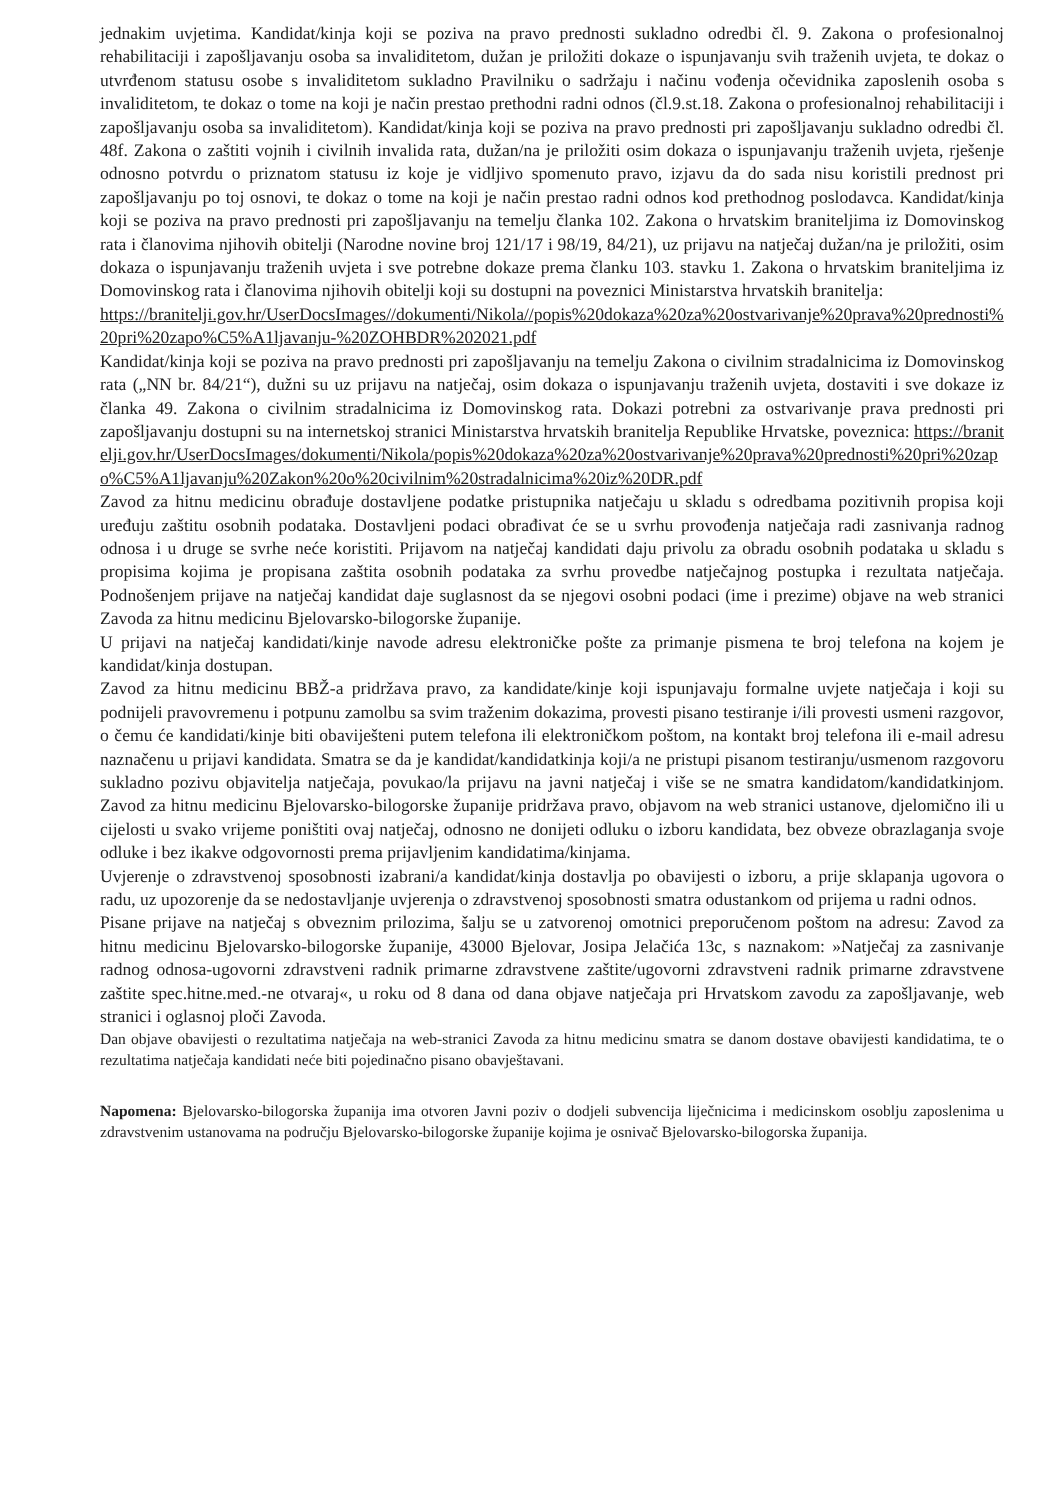jednakim uvjetima. Kandidat/kinja koji se poziva na pravo prednosti sukladno odredbi čl. 9. Zakona o profesionalnoj rehabilitaciji i zapošljavanju osoba sa invaliditetom, dužan je priložiti dokaze o ispunjavanju svih traženih uvjeta, te dokaz o utvrđenom statusu osobe s invaliditetom sukladno Pravilniku o sadržaju i načinu vođenja očevidnika zaposlenih osoba s invaliditetom, te dokaz o tome na koji je način prestao prethodni radni odnos (čl.9.st.18. Zakona o profesionalnoj rehabilitaciji i zapošljavanju osoba sa invaliditetom). Kandidat/kinja koji se poziva na pravo prednosti pri zapošljavanju sukladno odredbi čl. 48f. Zakona o zaštiti vojnih i civilnih invalida rata, dužan/na je priložiti osim dokaza o ispunjavanju traženih uvjeta, rješenje odnosno potvrdu o priznatom statusu iz koje je vidljivo spomenuto pravo, izjavu da do sada nisu koristili prednost pri zapošljavanju po toj osnovi, te dokaz o tome na koji je način prestao radni odnos kod prethodnog poslodavca. Kandidat/kinja koji se poziva na pravo prednosti pri zapošljavanju na temelju članka 102. Zakona o hrvatskim braniteljima iz Domovinskog rata i članovima njihovih obitelji (Narodne novine broj 121/17 i 98/19, 84/21), uz prijavu na natječaj dužan/na je priložiti, osim dokaza o ispunjavanju traženih uvjeta i sve potrebne dokaze prema članku 103. stavku 1. Zakona o hrvatskim braniteljima iz Domovinskog rata i članovima njihovih obitelji koji su dostupni na poveznici Ministarstva hrvatskih branitelja:
https://branitelji.gov.hr/UserDocsImages//dokumenti/Nikola//popis%20dokaza%20za%20ostvarivanje%20prava%20prednosti%20pri%20zapo%C5%A1ljavanju-%20ZOHBDR%202021.pdf
Kandidat/kinja koji se poziva na pravo prednosti pri zapošljavanju na temelju Zakona o civilnim stradalnicima iz Domovinskog rata („NN br. 84/21“), dužni su uz prijavu na natječaj, osim dokaza o ispunjavanju traženih uvjeta, dostaviti i sve dokaze iz članka 49. Zakona o civilnim stradalnicima iz Domovinskog rata. Dokazi potrebni za ostvarivanje prava prednosti pri zapošljavanju dostupni su na internetskoj stranici Ministarstva hrvatskih branitelja Republike Hrvatske, poveznica: https://branitelji.gov.hr/UserDocsImages/dokumenti/Nikola/popis%20dokaza%20za%20ostvarivanje%20prava%20prednosti%20pri%20zapo%C5%A1ljavanju%20Zakon%20o%20civilnim%20stradalnicima%20iz%20DR.pdf
Zavod za hitnu medicinu obrađuje dostavljene podatke pristupnika natječaju u skladu s odredbama pozitivnih propisa koji uređuju zaštitu osobnih podataka. Dostavljeni podaci obrađivat će se u svrhu provođenja natječaja radi zasnivanja radnog odnosa i u druge se svrhe neće koristiti. Prijavom na natječaj kandidati daju privolu za obradu osobnih podataka u skladu s propisima kojima je propisana zaštita osobnih podataka za svrhu provedbe natječajnog postupka i rezultata natječaja. Podnošenjem prijave na natječaj kandidat daje suglasnost da se njegovi osobni podaci (ime i prezime) objave na web stranici Zavoda za hitnu medicinu Bjelovarsko-bilogorske županije.
U prijavi na natječaj kandidati/kinje navode adresu elektroničke pošte za primanje pismena te broj telefona na kojem je kandidat/kinja dostupan.
Zavod za hitnu medicinu BBŽ-a pridržava pravo, za kandidate/kinje koji ispunjavaju formalne uvjete natječaja i koji su podnijeli pravovremenu i potpunu zamolbu sa svim traženim dokazima, provesti pisano testiranje i/ili provesti usmeni razgovor, o čemu će kandidati/kinje biti obaviješteni putem telefona ili elektroničkom poštom, na kontakt broj telefona ili e-mail adresu naznačenu u prijavi kandidata. Smatra se da je kandidat/kandidatkinja koji/a ne pristupi pisanom testiranju/usmenom razgovoru sukladno pozivu objavitelja natječaja, povukao/la prijavu na javni natječaj i više se ne smatra kandidatom/kandidatkinjom. Zavod za hitnu medicinu Bjelovarsko-bilogorske županije pridržava pravo, objavom na web stranici ustanove, djelomično ili u cijelosti u svako vrijeme poništiti ovaj natječaj, odnosno ne donijeti odluku o izboru kandidata, bez obveze obrazlaganja svoje odluke i bez ikakve odgovornosti prema prijavljenim kandidatima/kinjama.
Uvjerenje o zdravstvenoj sposobnosti izabrani/a kandidat/kinja dostavlja po obavijesti o izboru, a prije sklapanja ugovora o radu, uz upozorenje da se nedostavljanje uvjerenja o zdravstvenoj sposobnosti smatra odustankom od prijema u radni odnos.
Pisane prijave na natječaj s obveznim prilozima, šalju se u zatvorenoj omotnici preporučenom poštom na adresu: Zavod za hitnu medicinu Bjelovarsko-bilogorske županije, 43000 Bjelovar, Josipa Jelačića 13c, s naznakom: »Natječaj za zasnivanje radnog odnosa-ugovorni zdravstveni radnik primarne zdravstvene zaštite/ugovorni zdravstveni radnik primarne zdravstvene zaštite spec.hitne.med.-ne otvaraj«, u roku od 8 dana od dana objave natječaja pri Hrvatskom zavodu za zapošljavanje, web stranici i oglasnoj ploči Zavoda.
Dan objave obavijesti o rezultatima natječaja na web-stranici Zavoda za hitnu medicinu smatra se danom dostave obavijesti kandidatima, te o rezultatima natječaja kandidati neće biti pojedinačno pisano obavještavani.
Napomena: Bjelovarsko-bilogorska županija ima otvoren Javni poziv o dodjeli subvencija liječnicima i medicinskom osoblju zaposlenima u zdravstvenim ustanovama na području Bjelovarsko-bilogorske županije kojima je osnivač Bjelovarsko-bilogorska županija.